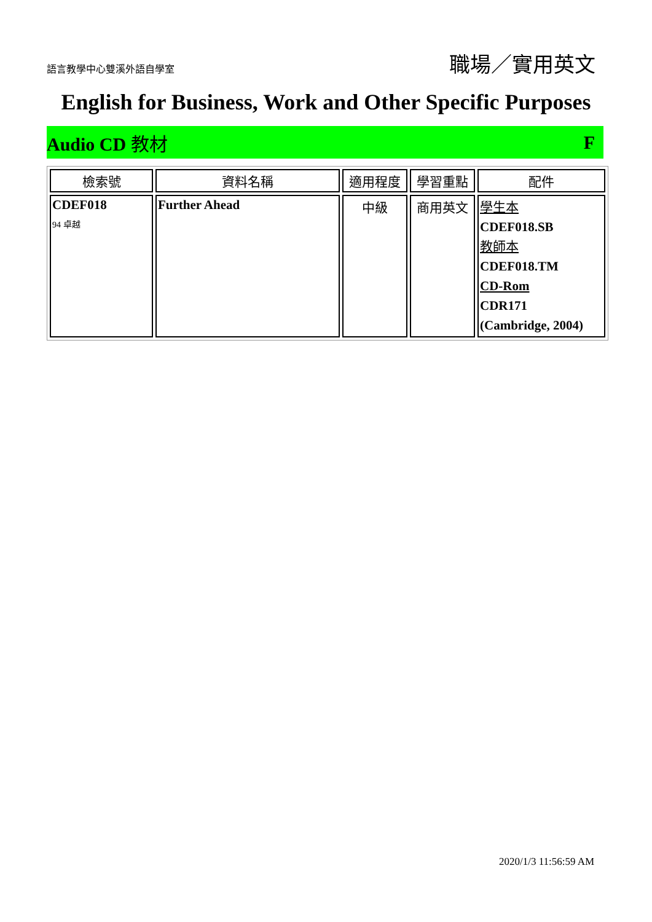語言教學中心雙溪外語自學室 職場／實用英文
English for Business, Work and Other Specific Purposes
Audio CD 教材 F
| 檢索號 | 資料名稱 | 適用程度 | 學習重點 | 配件 |
| --- | --- | --- | --- | --- |
| CDEF018 94 卓越 | Further Ahead | 中級 | 商用英文 | 學生本 CDEF018.SB 教師本 CDEF018.TM CD-Rom CDR171 (Cambridge, 2004) |
2020/1/3 11:56:59 AM